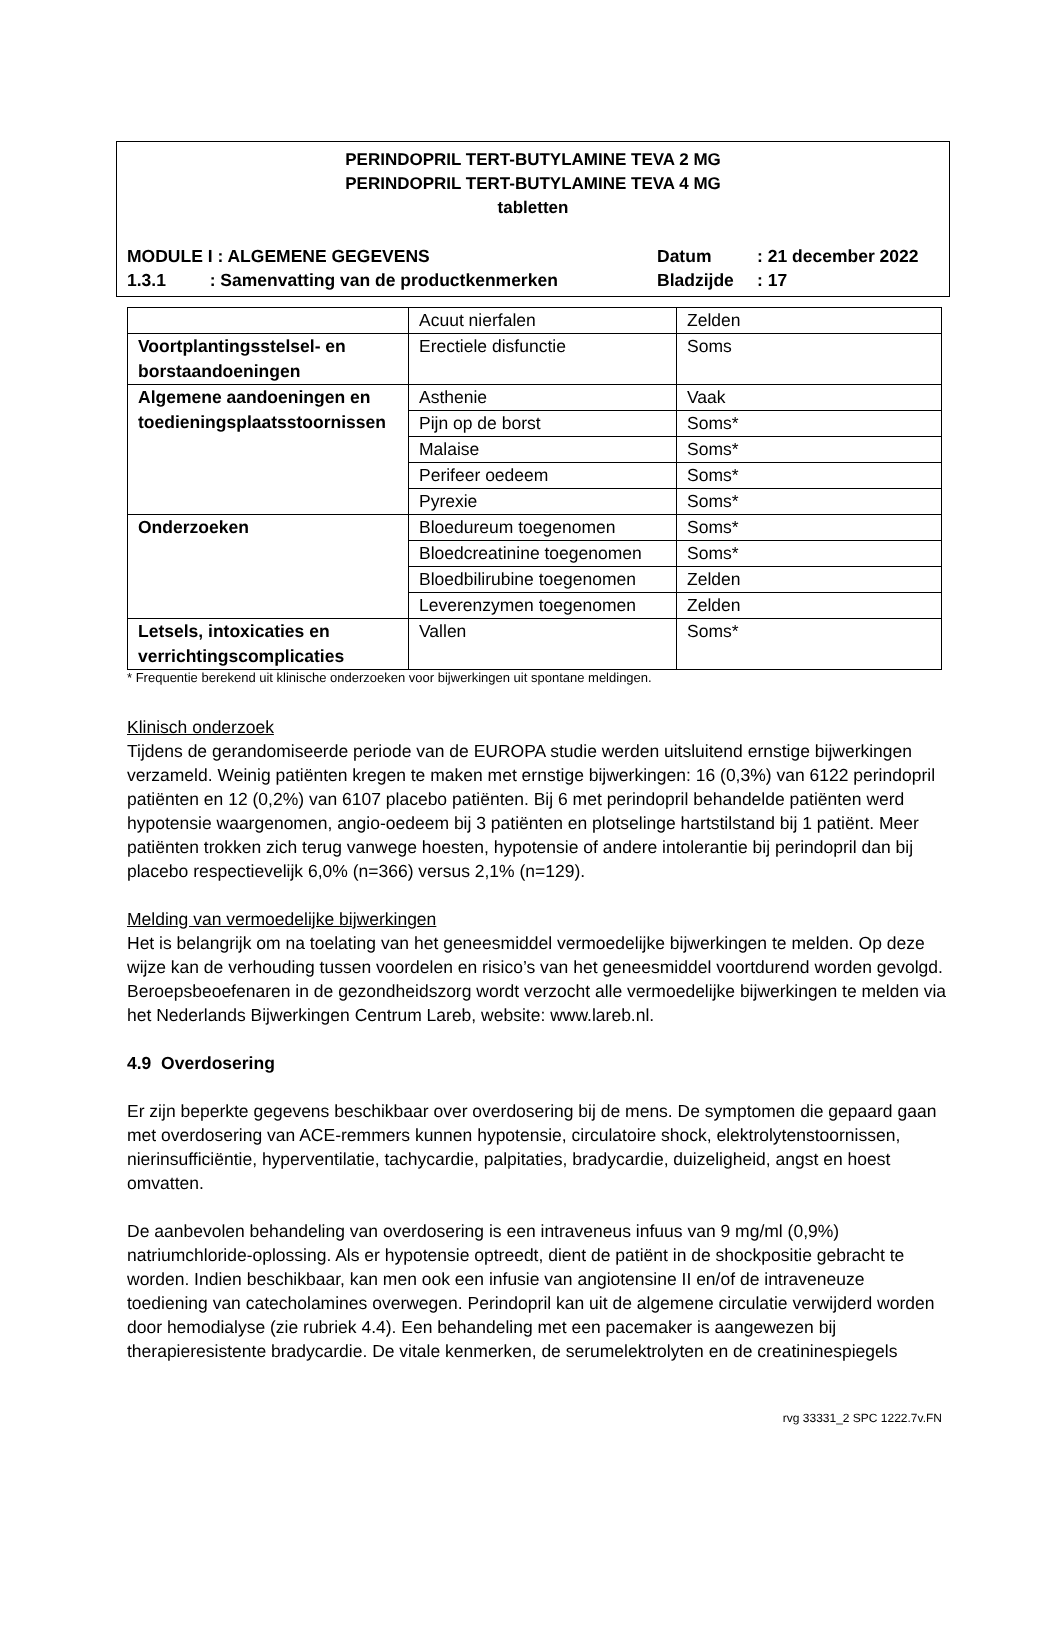PERINDOPRIL TERT-BUTYLAMINE TEVA 2 MG
PERINDOPRIL TERT-BUTYLAMINE TEVA 4 MG
tabletten
MODULE I : ALGEMENE GEGEVENS Datum : 21 december 2022
1.3.1 : Samenvatting van de productkenmerken
Bladzijde : 17
| | Acuut nierfalen | Zelden |
| Voortplantingsstelsel- en borstaandoeningen | Erectiele disfunctie | Soms |
| Algemene aandoeningen en toedieningsplaatsstoornissen | Asthenie | Vaak |
| | Pijn op de borst | Soms* |
| | Malaise | Soms* |
| | Perifeer oedeem | Soms* |
| | Pyrexie | Soms* |
| Onderzoeken | Bloedureum toegenomen | Soms* |
| | Bloedcreatinine toegenomen | Soms* |
| | Bloedbilirubine toegenomen | Zelden |
| | Leverenzymen toegenomen | Zelden |
| Letsels, intoxicaties en verrichtingscomplicaties | Vallen | Soms* |
* Frequentie berekend uit klinische onderzoeken voor bijwerkingen uit spontane meldingen.
Klinisch onderzoek
Tijdens de gerandomiseerde periode van de EUROPA studie werden uitsluitend ernstige bijwerkingen verzameld. Weinig patiënten kregen te maken met ernstige bijwerkingen: 16 (0,3%) van 6122 perindopril patiënten en 12 (0,2%) van 6107 placebo patiënten. Bij 6 met perindopril behandelde patiënten werd hypotensie waargenomen, angio-oedeem bij 3 patiënten en plotselinge hartstilstand bij 1 patiënt. Meer patiënten trokken zich terug vanwege hoesten, hypotensie of andere intolerantie bij perindopril dan bij placebo respectievelijk 6,0% (n=366) versus 2,1% (n=129).
Melding van vermoedelijke bijwerkingen
Het is belangrijk om na toelating van het geneesmiddel vermoedelijke bijwerkingen te melden. Op deze wijze kan de verhouding tussen voordelen en risico’s van het geneesmiddel voortdurend worden gevolgd. Beroepsbeoefenaren in de gezondheidszorg wordt verzocht alle vermoedelijke bijwerkingen te melden via het Nederlands Bijwerkingen Centrum Lareb, website: www.lareb.nl.
4.9 Overdosering
Er zijn beperkte gegevens beschikbaar over overdosering bij de mens. De symptomen die gepaard gaan met overdosering van ACE-remmers kunnen hypotensie, circulatoire shock, elektrolytenstoornissen, nierinsufficiëntie, hyperventilatie, tachycardie, palpitaties, bradycardie, duizeligheid, angst en hoest omvatten.
De aanbevolen behandeling van overdosering is een intraveneus infuus van 9 mg/ml (0,9%) natriumchloride-oplossing. Als er hypotensie optreedt, dient de patiënt in de shockpositie gebracht te worden. Indien beschikbaar, kan men ook een infusie van angiotensine II en/of de intraveneuze toediening van catecholamines overwegen. Perindopril kan uit de algemene circulatie verwijderd worden door hemodialyse (zie rubriek 4.4). Een behandeling met een pacemaker is aangewezen bij therapieresistente bradycardie. De vitale kenmerken, de serumelektrolyten en de creatininespiegels
rvg 33331_2 SPC 1222.7v.FN